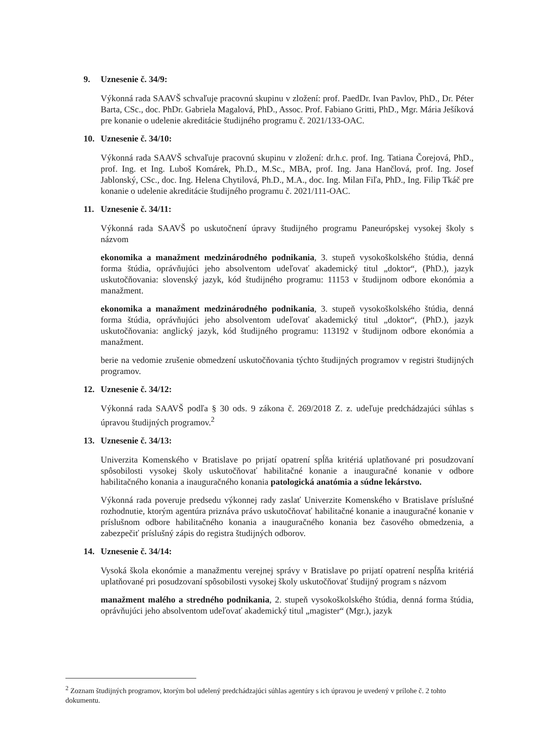9. Uznesenie č. 34/9:
Výkonná rada SAAVŠ schvaľuje pracovnú skupinu v zložení: prof. PaedDr. Ivan Pavlov, PhD., Dr. Péter Barta, CSc., doc. PhDr. Gabriela Magalová, PhD., Assoc. Prof. Fabiano Gritti, PhD., Mgr. Mária Ješíková pre konanie o udelenie akreditácie študijného programu č. 2021/133-OAC.
10. Uznesenie č. 34/10:
Výkonná rada SAAVŠ schvaľuje pracovnú skupinu v zložení: dr.h.c. prof. Ing. Tatiana Čorejová, PhD., prof. Ing. et Ing. Luboš Komárek, Ph.D., M.Sc., MBA, prof. Ing. Jana Hančlová, prof. Ing. Josef Jablonský, CSc., doc. Ing. Helena Chytilová, Ph.D., M.A., doc. Ing. Milan Fiľa, PhD., Ing. Filip Tkáč pre konanie o udelenie akreditácie študijného programu č. 2021/111-OAC.
11. Uznesenie č. 34/11:
Výkonná rada SAAVŠ po uskutočnení úpravy študijného programu Paneurópskej vysokej školy s názvom
ekonomika a manažment medzinárodného podnikania, 3. stupeň vysokoškolského štúdia, denná forma štúdia, oprávňujúci jeho absolventom udeľovať akademický titul „doktor“, (PhD.), jazyk uskutočňovania: slovenský jazyk, kód študijného programu: 11153 v študijnom odbore ekonómia a manažment.
ekonomika a manažment medzinárodného podnikania, 3. stupeň vysokoškolského štúdia, denná forma štúdia, oprávňujúci jeho absolventom udeľovať akademický titul „doktor“, (PhD.), jazyk uskutočňovania: anglický jazyk, kód študijného programu: 113192 v študijnom odbore ekonómia a manažment.
berie na vedomie zrušenie obmedzení uskutočňovania týchto študijných programov v registri študijných programov.
12. Uznesenie č. 34/12:
Výkonná rada SAAVŠ podľa § 30 ods. 9 zákona č. 269/2018 Z. z. udeľuje predchádzajúci súhlas s úpravou študijných programov.<sup>2</sup>
13. Uznesenie č. 34/13:
Univerzita Komenského v Bratislave po prijatí opatrení spĺňa kritériá uplatňované pri posudzovaní spôsobilosti vysokej školy uskutočňovať habilitačné konanie a inauguračné konanie v odbore habilitačného konania a inauguračného konania patologická anatómia a súdne lekárstvo.
Výkonná rada poveruje predsedu výkonnej rady zaslať Univerzite Komenského v Bratislave príslušné rozhodnutie, ktorým agentúra priznáva právo uskutočňovať habilitačné konanie a inauguračné konanie v príslušnom odbore habilitačného konania a inauguračného konania bez časového obmedzenia, a zabezpečiť príslušný zápis do registra študijných odborov.
14. Uznesenie č. 34/14:
Vysoká škola ekonómie a manažmentu verejnej správy v Bratislave po prijatí opatrení nespĺňa kritériá uplatňované pri posudzovaní spôsobilosti vysokej školy uskutočňovať študijný program s názvom
manažment malého a stredného podnikania, 2. stupeň vysokoškolského štúdia, denná forma štúdia, oprávňujúci jeho absolventom udeľovať akademický titul „magister“ (Mgr.), jazyk
<sup>2</sup> Zoznam študijných programov, ktorým bol udelený predchádzajúci súhlas agentúry s ich úpravou je uvedený v prílohe č. 2 tohto dokumentu.